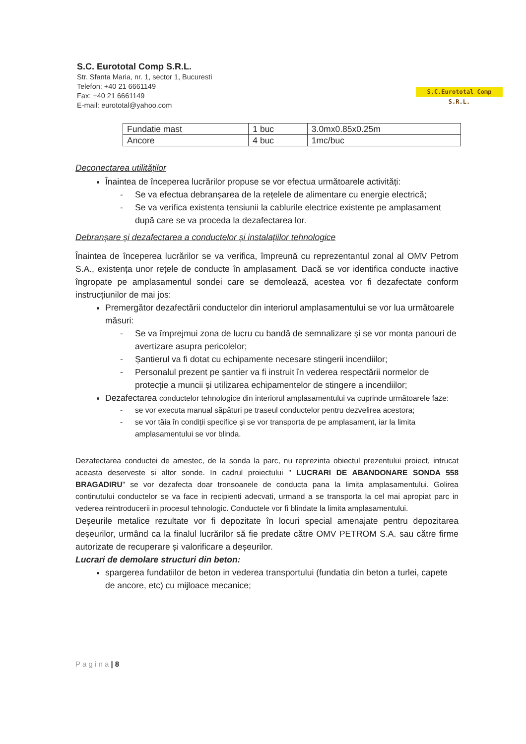S.C. Eurototal Comp S.R.L.
Str. Sfanta Maria, nr. 1, sector 1, Bucuresti
Telefon: +40 21 6661149
Fax: +40 21 6661149
E-mail: eurototal@yahoo.com
S.C.Eurototal Comp S.R.L.
| Fundatie mast | 1 buc | 3.0mx0.85x0.25m |
| Ancore | 4 buc | 1mc/buc |
Deconectarea utilităților
Înaintea de începerea lucrărilor propuse se vor efectua următoarele activități:
- Se va efectua debranșarea de la rețelele de alimentare cu energie electrică;
- Se va verifica existenta tensiunii la cablurile electrice existente pe amplasament după care se va proceda la dezafectarea lor.
Debranșare și dezafectarea a conductelor și instalațiilor tehnologice
Înaintea de începerea lucrărilor se va verifica, împreună cu reprezentantul zonal al OMV Petrom S.A., existența unor rețele de conducte în amplasament. Dacă se vor identifica conducte inactive îngropate pe amplasamentul sondei care se demolează, acestea vor fi dezafectate conform instrucțiunilor de mai jos:
Premergător dezafectării conductelor din interiorul amplasamentului se vor lua următoarele măsuri:
- Se va împrejmui zona de lucru cu bandă de semnalizare și se vor monta panouri de avertizare asupra pericolelor;
- Șantierul va fi dotat cu echipamente necesare stingerii incendiilor;
- Personalul prezent pe șantier va fi instruit în vederea respectării normelor de protecție a muncii și utilizarea echipamentelor de stingere a incendiilor;
Dezafectarea conductelor tehnologice din interiorul amplasamentului va cuprinde următoarele faze:
- se vor executa manual săpături pe traseul conductelor pentru dezvelirea acestora;
- se vor tăia în condiții specifice și se vor transporta de pe amplasament, iar la limita amplasamentului se vor blinda.
Dezafectarea conductei de amestec, de la sonda la parc, nu reprezinta obiectul prezentului proiect, intrucat aceasta deserveste si altor sonde. In cadrul proiectului " LUCRARI DE ABANDONARE SONDA 558 BRAGADIRU" se vor dezafecta doar tronsoanele de conducta pana la limita amplasamentului. Golirea continutului conductelor se va face in recipienti adecvati, urmand a se transporta la cel mai apropiat parc in vederea reintroducerii in procesul tehnologic. Conductele vor fi blindate la limita amplasamentului.
Deșeurile metalice rezultate vor fi depozitate în locuri special amenajate pentru depozitarea deșeurilor, urmând ca la finalul lucrărilor să fie predate către OMV PETROM S.A. sau către firme autorizate de recuperare și valorificare a deșeurilor.
Lucrari de demolare structuri din beton:
spargerea fundatiilor de beton in vederea transportului (fundatia din beton a turlei, capete de ancore, etc) cu mijloace mecanice;
P a g i n a | 8